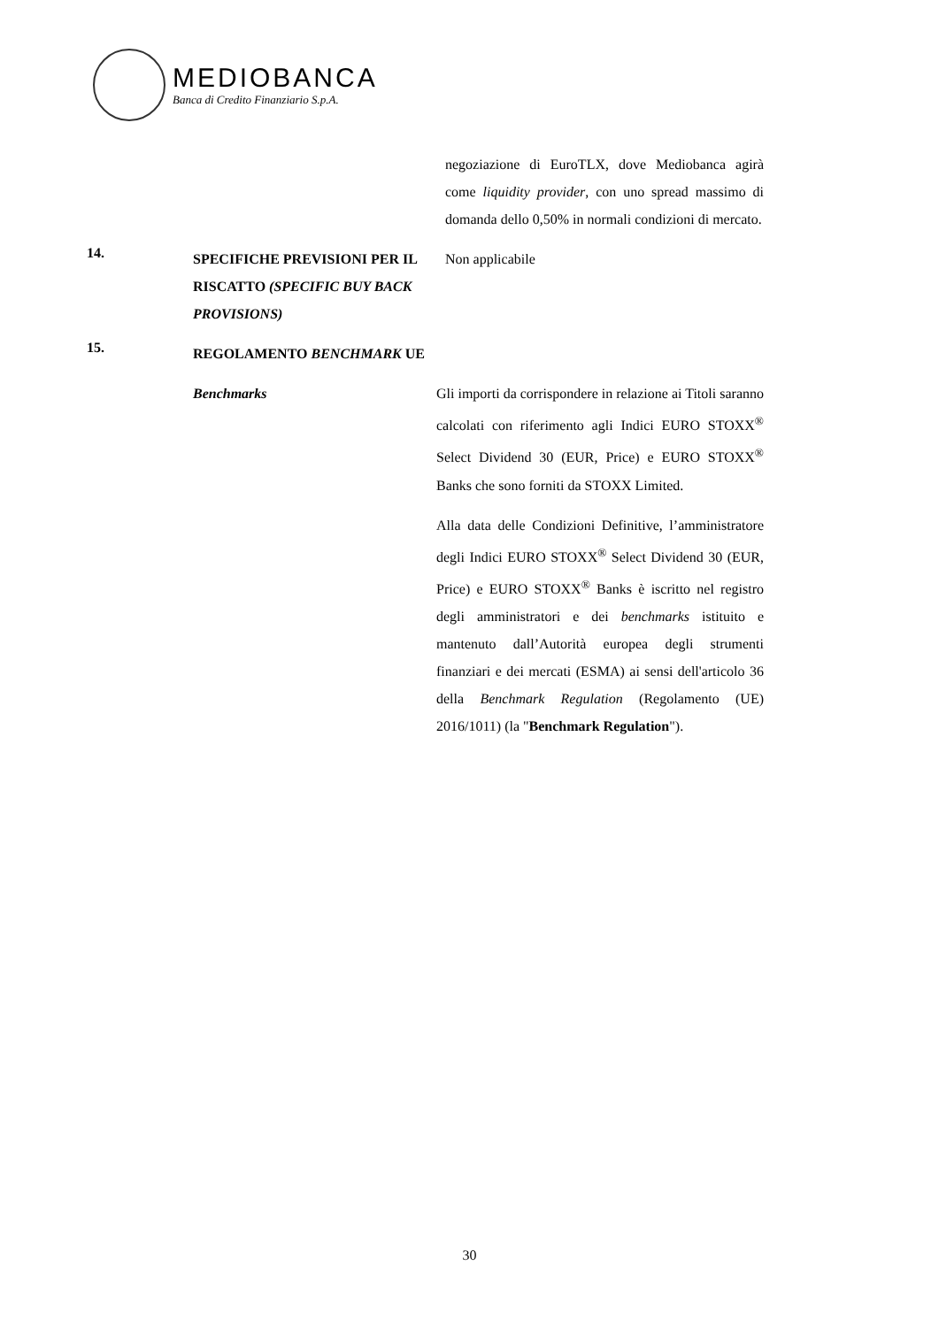MEDIOBANCA
Banca di Credito Finanziario S.p.A.
negoziazione di EuroTLX, dove Mediobanca agirà come liquidity provider, con uno spread massimo di domanda dello 0,50% in normali condizioni di mercato.
14.
SPECIFICHE PREVISIONI PER IL RISCATTO (SPECIFIC BUY BACK PROVISIONS)
Non applicabile
15.
REGOLAMENTO BENCHMARK UE
Benchmarks Gli importi da corrispondere in relazione ai Titoli saranno calcolati con riferimento agli Indici EURO STOXX<sup>®</sup> Select Dividend 30 (EUR, Price) e EURO STOXX<sup>®</sup> Banks che sono forniti da STOXX Limited.
Alla data delle Condizioni Definitive, l’amministratore degli Indici EURO STOXX<sup>®</sup> Select Dividend 30 (EUR, Price) e EURO STOXX<sup>®</sup> Banks è iscritto nel registro degli amministratori e dei benchmarks istituito e mantenuto dall’Autorità europea degli strumenti finanziari e dei mercati (ESMA) ai sensi dell'articolo 36 della Benchmark Regulation (Regolamento (UE) 2016/1011) (la "Benchmark Regulation").
30